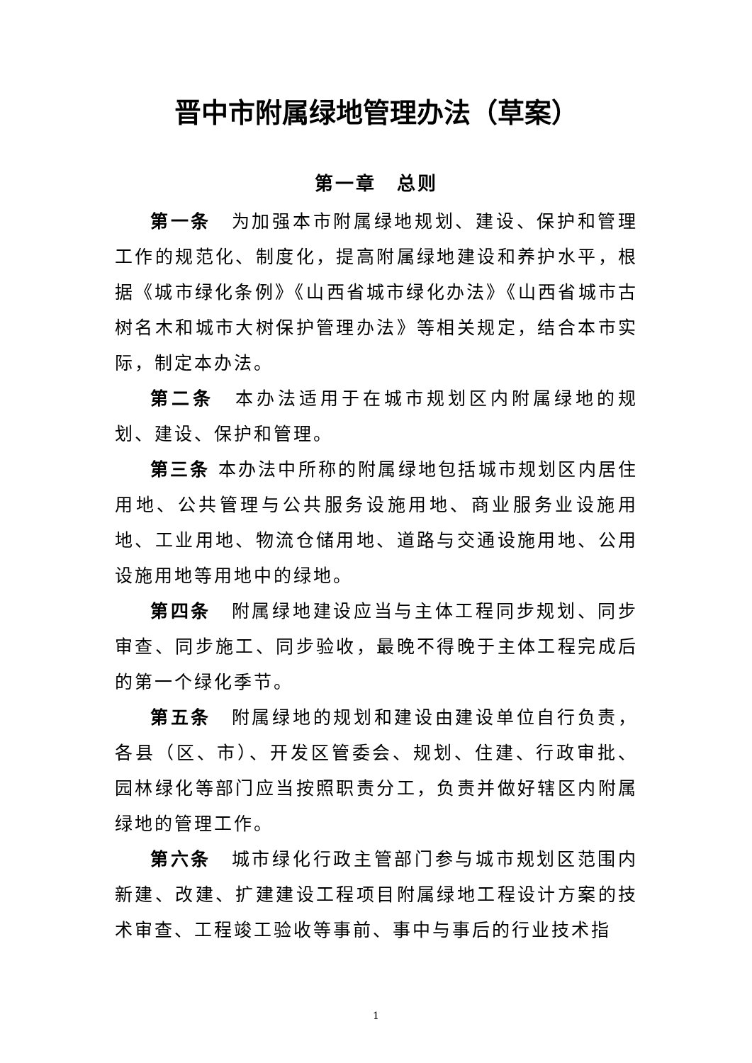晋中市附属绿地管理办法（草案）
第一章　总则
第一条　为加强本市附属绿地规划、建设、保护和管理工作的规范化、制度化，提高附属绿地建设和养护水平，根据《城市绿化条例》《山西省城市绿化办法》《山西省城市古树名木和城市大树保护管理办法》等相关规定，结合本市实际，制定本办法。
第二条　本办法适用于在城市规划区内附属绿地的规划、建设、保护和管理。
第三条 本办法中所称的附属绿地包括城市规划区内居住用地、公共管理与公共服务设施用地、商业服务业设施用地、工业用地、物流仓储用地、道路与交通设施用地、公用设施用地等用地中的绿地。
第四条　附属绿地建设应当与主体工程同步规划、同步审查、同步施工、同步验收，最晚不得晚于主体工程完成后的第一个绿化季节。
第五条　附属绿地的规划和建设由建设单位自行负责，各县（区、市）、开发区管委会、规划、住建、行政审批、园林绿化等部门应当按照职责分工，负责并做好辖区内附属绿地的管理工作。
第六条　城市绿化行政主管部门参与城市规划区范围内新建、改建、扩建建设工程项目附属绿地工程设计方案的技术审查、工程竣工验收等事前、事中与事后的行业技术指
1